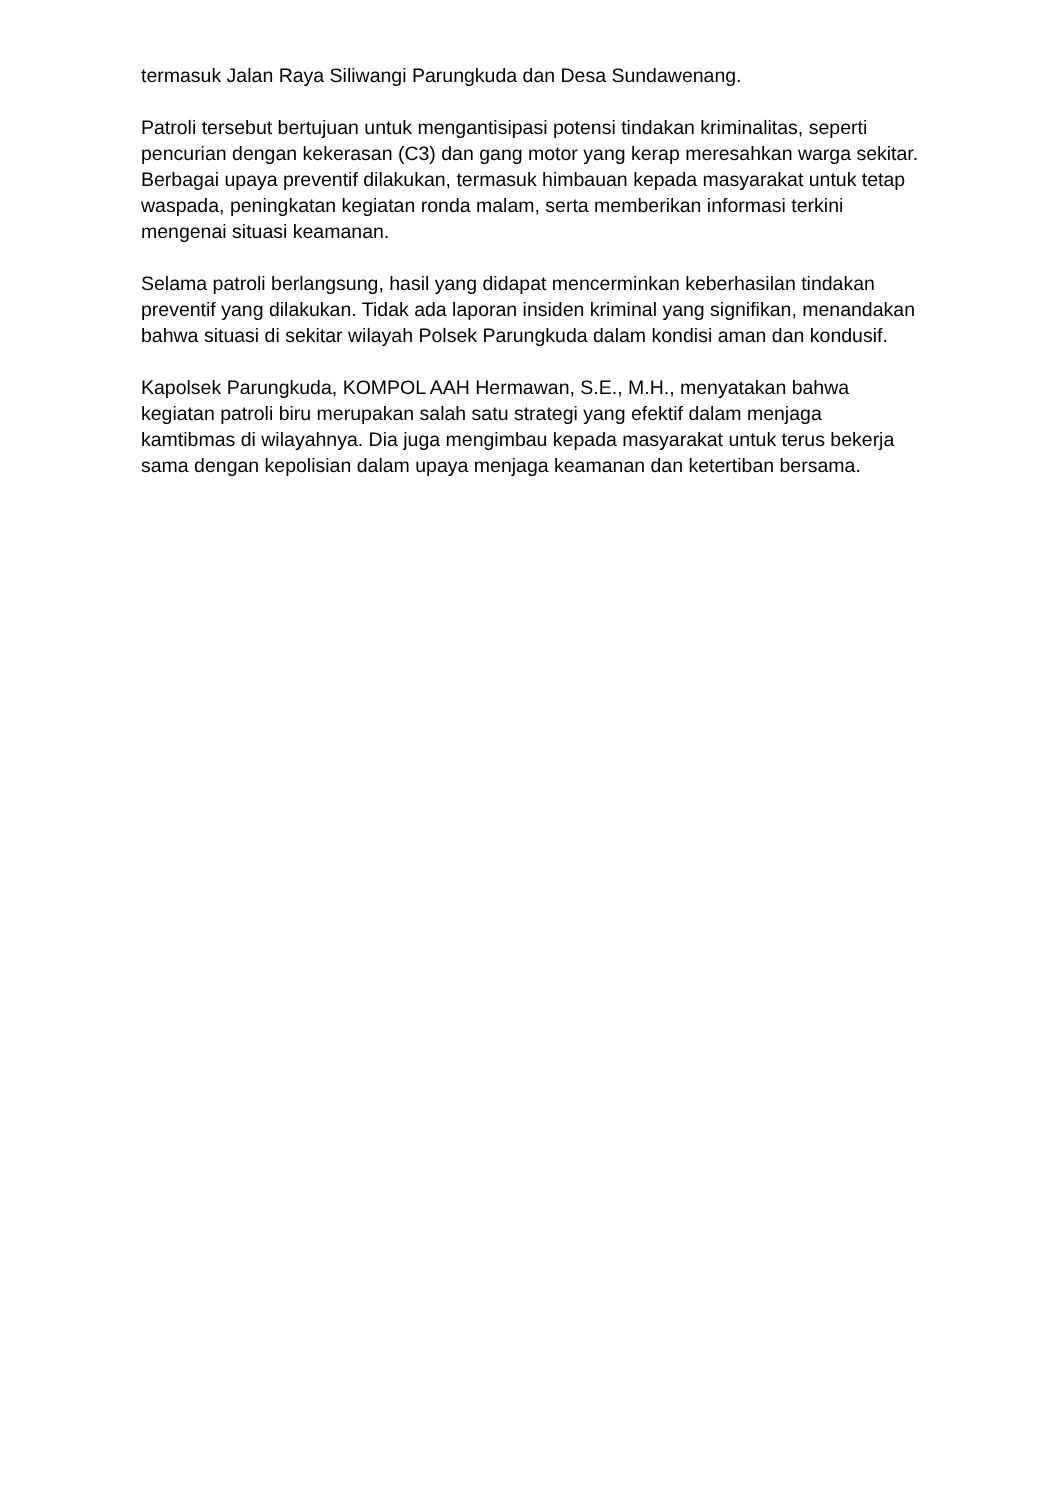termasuk Jalan Raya Siliwangi Parungkuda dan Desa Sundawenang.
Patroli tersebut bertujuan untuk mengantisipasi potensi tindakan kriminalitas, seperti pencurian dengan kekerasan (C3) dan gang motor yang kerap meresahkan warga sekitar. Berbagai upaya preventif dilakukan, termasuk himbauan kepada masyarakat untuk tetap waspada, peningkatan kegiatan ronda malam, serta memberikan informasi terkini mengenai situasi keamanan.
Selama patroli berlangsung, hasil yang didapat mencerminkan keberhasilan tindakan preventif yang dilakukan. Tidak ada laporan insiden kriminal yang signifikan, menandakan bahwa situasi di sekitar wilayah Polsek Parungkuda dalam kondisi aman dan kondusif.
Kapolsek Parungkuda, KOMPOL AAH Hermawan, S.E., M.H., menyatakan bahwa kegiatan patroli biru merupakan salah satu strategi yang efektif dalam menjaga kamtibmas di wilayahnya. Dia juga mengimbau kepada masyarakat untuk terus bekerja sama dengan kepolisian dalam upaya menjaga keamanan dan ketertiban bersama.